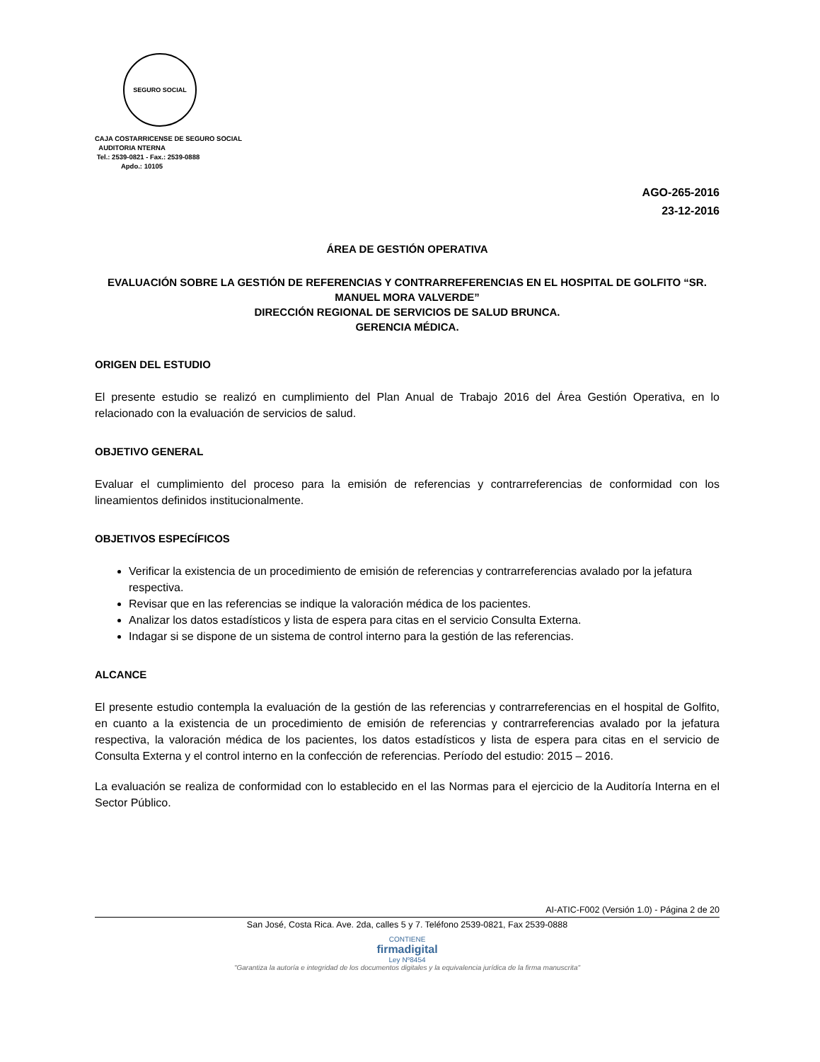SEGURO SOCIAL
CAJA COSTARRICENSE DE SEGURO SOCIAL
AUDITORIA NTERNA
Tel.: 2539-0821 - Fax.: 2539-0888
Apdo.: 10105
AGO-265-2016
23-12-2016
ÁREA DE GESTIÓN OPERATIVA
EVALUACIÓN SOBRE LA GESTIÓN DE REFERENCIAS Y CONTRARREFERENCIAS EN EL HOSPITAL DE GOLFITO “SR. MANUEL MORA VALVERDE”
DIRECCIÓN REGIONAL DE SERVICIOS DE SALUD BRUNCA.
GERENCIA MÉDICA.
ORIGEN DEL ESTUDIO
El presente estudio se realizó en cumplimiento del Plan Anual de Trabajo 2016 del Área Gestión Operativa, en lo relacionado con la evaluación de servicios de salud.
OBJETIVO GENERAL
Evaluar el cumplimiento del proceso para la emisión de referencias y contrarreferencias de conformidad con los lineamientos definidos institucionalmente.
OBJETIVOS ESPECÍFICOS
Verificar la existencia de un procedimiento de emisión de referencias y contrarreferencias avalado por la jefatura respectiva.
Revisar que en las referencias se indique la valoración médica de los pacientes.
Analizar los datos estadísticos y lista de espera para citas en el servicio Consulta Externa.
Indagar si se dispone de un sistema de control interno para la gestión de las referencias.
ALCANCE
El presente estudio contempla la evaluación de la gestión de las referencias y contrarreferencias en el hospital de Golfito, en cuanto a la existencia de un procedimiento de emisión de referencias y contrarreferencias avalado por la jefatura respectiva, la valoración médica de los pacientes, los datos estadísticos y lista de espera para citas en el servicio de Consulta Externa y el control interno en la confección de referencias. Período del estudio: 2015 – 2016.
La evaluación se realiza de conformidad con lo establecido en el las Normas para el ejercicio de la Auditoría Interna en el Sector Público.
AI-ATIC-F002 (Versión 1.0) - Página 2 de 20
San José, Costa Rica. Ave. 2da, calles 5 y 7. Teléfono 2539-0821, Fax 2539-0888
CONTIENE
firmadigital
Ley Nº8454
"Garantiza la autoría e integridad de los documentos digitales y la equivalencia jurídica de la firma manuscrita"